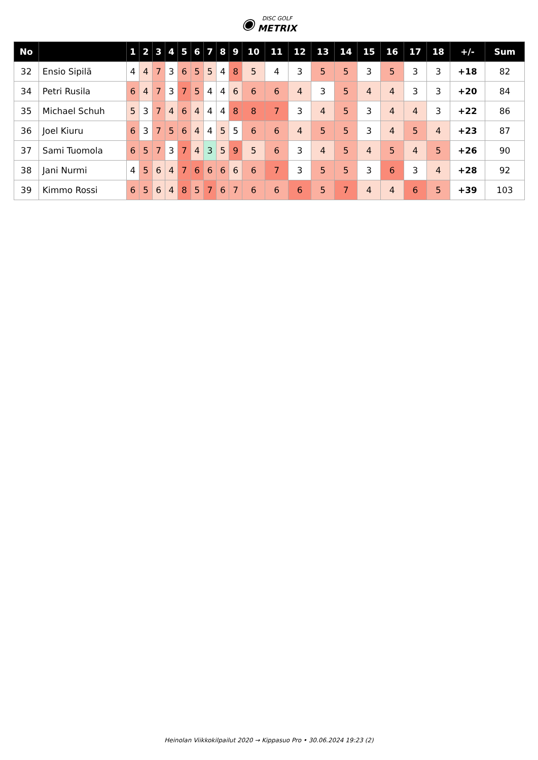◉ DISC GOLF
METRIX
| No | | 1 | 2 | 3 | 4 | 5 | 6 | 7 | 8 | 9 | 10 | 11 | 12 | 13 | 14 | 15 | 16 | 17 | 18 | +/- | Sum |
| --- | --- | --- | --- | --- | --- | --- | --- | --- | --- | --- | --- | --- | --- | --- | --- | --- | --- | --- | --- | --- | --- |
| 32 | Ensio Sipilä | 4 | 4 | 7 | 3 | 6 | 5 | 5 | 4 | 8 | 5 | 4 | 3 | 5 | 5 | 3 | 5 | 3 | 3 | +18 | 82 |
| 34 | Petri Rusila | 6 | 4 | 7 | 3 | 7 | 5 | 4 | 4 | 6 | 6 | 6 | 4 | 3 | 5 | 4 | 4 | 3 | 3 | +20 | 84 |
| 35 | Michael Schuh | 5 | 3 | 7 | 4 | 6 | 4 | 4 | 4 | 8 | 8 | 7 | 3 | 4 | 5 | 3 | 4 | 4 | 3 | +22 | 86 |
| 36 | Joel Kiuru | 6 | 3 | 7 | 5 | 6 | 4 | 4 | 5 | 5 | 6 | 6 | 4 | 5 | 5 | 3 | 4 | 5 | 4 | +23 | 87 |
| 37 | Sami Tuomola | 6 | 5 | 7 | 3 | 7 | 4 | 3 | 5 | 9 | 5 | 6 | 3 | 4 | 5 | 4 | 5 | 4 | 5 | +26 | 90 |
| 38 | Jani Nurmi | 4 | 5 | 6 | 4 | 7 | 6 | 6 | 6 | 6 | 6 | 7 | 3 | 5 | 5 | 3 | 6 | 3 | 4 | +28 | 92 |
| 39 | Kimmo Rossi | 6 | 5 | 6 | 4 | 8 | 5 | 7 | 6 | 7 | 6 | 6 | 6 | 5 | 7 | 4 | 4 | 6 | 5 | +39 | 103 |
Heinolan Viikkokilpailut 2020 → Kippasuo Pro • 30.06.2024 19:23 (2)